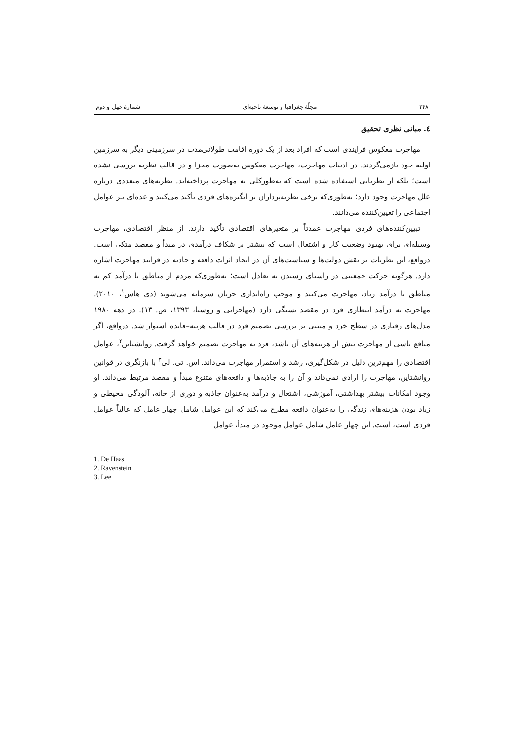۲۴۸ مجلّهٔ جغرافیا و توسعهٔ ناحیه‌ای شمارهٔ چهل و دوم
٤. مبانی نظری تحقیق
مهاجرت معکوس فرایندی است که افراد بعد از یک دوره اقامت طولانی‌مدت در سرزمینی دیگر به سرزمین اولیه خود بازمی‌گردند. در ادبیات مهاجرت، مهاجرت معکوس به‌صورت مجزا و در قالب نظریه بررسی نشده است؛ بلکه از نظریاتی استفاده شده است که به‌طورکلی به مهاجرت پرداخته‌اند. نظریه‌های متعددی درباره علل مهاجرت وجود دارد؛ به‌طوری‌که برخی نظریه‌پردازان بر انگیزه‌های فردی تأکید می‌کنند و عده‌ای نیز عوامل اجتماعی را تعیین‌کننده می‌دانند.
تبیین‌کننده‌های فردی مهاجرت عمدتاً بر متغیرهای اقتصادی تأکید دارند. از منظر اقتصادی، مهاجرت وسیله‌ای برای بهبود وضعیت کار و اشتغال است که بیشتر بر شکاف درآمدی در مبدأ و مقصد متکی است. درواقع، این نظریات بر نقش دولت‌ها و سیاست‌های آن در ایجاد اثرات دافعه و جاذبه در فرایند مهاجرت اشاره دارد. هرگونه حرکت جمعیتی در راستای رسیدن به تعادل است؛ به‌طوری‌که مردم از مناطق با درآمد کم به مناطق با درآمد زیاد، مهاجرت می‌کنند و موجب راه‌اندازی جریان سرمایه می‌شوند (دی هاس<sup>۱</sup>، ۲۰۱۰). مهاجرت به درآمد انتظاری فرد در مقصد بستگی دارد (مهاجرانی و روستا، ۱۳۹۳، ص. ۱۳). در دهه ۱۹۸۰ مدل‌های رفتاری در سطح خرد و مبتنی بر بررسی تصمیم فرد در قالب هزینه–فایده استوار شد. درواقع، اگر منافع ناشی از مهاجرت بیش از هزینه‌های آن باشد، فرد به مهاجرت تصمیم خواهد گرفت. روانشتاین<sup>۲</sup>، عوامل اقتصادی را مهم‌ترین دلیل در شکل‌گیری، رشد و استمرار مهاجرت می‌داند. اس. تی. لی<sup>۳</sup> با بازنگری در قوانین روانشتاین، مهاجرت را ارادی نمی‌داند و آن را به جاذبه‌ها و دافعه‌های متنوع مبدأ و مقصد مرتبط می‌داند. او وجود امکانات بیشتر بهداشتی، آموزشی، اشتغال و درآمد به‌عنوان جاذبه و دوری از خانه، آلودگی محیطی و زیاد بودن هزینه‌های زندگی را به‌عنوان دافعه مطرح می‌کند که این عوامل شامل چهار عامل که غالباً عوامل فردی است، است. این چهار عامل شامل عوامل موجود در مبدأ، عوامل
1. De Haas
2. Ravenstein
3. Lee